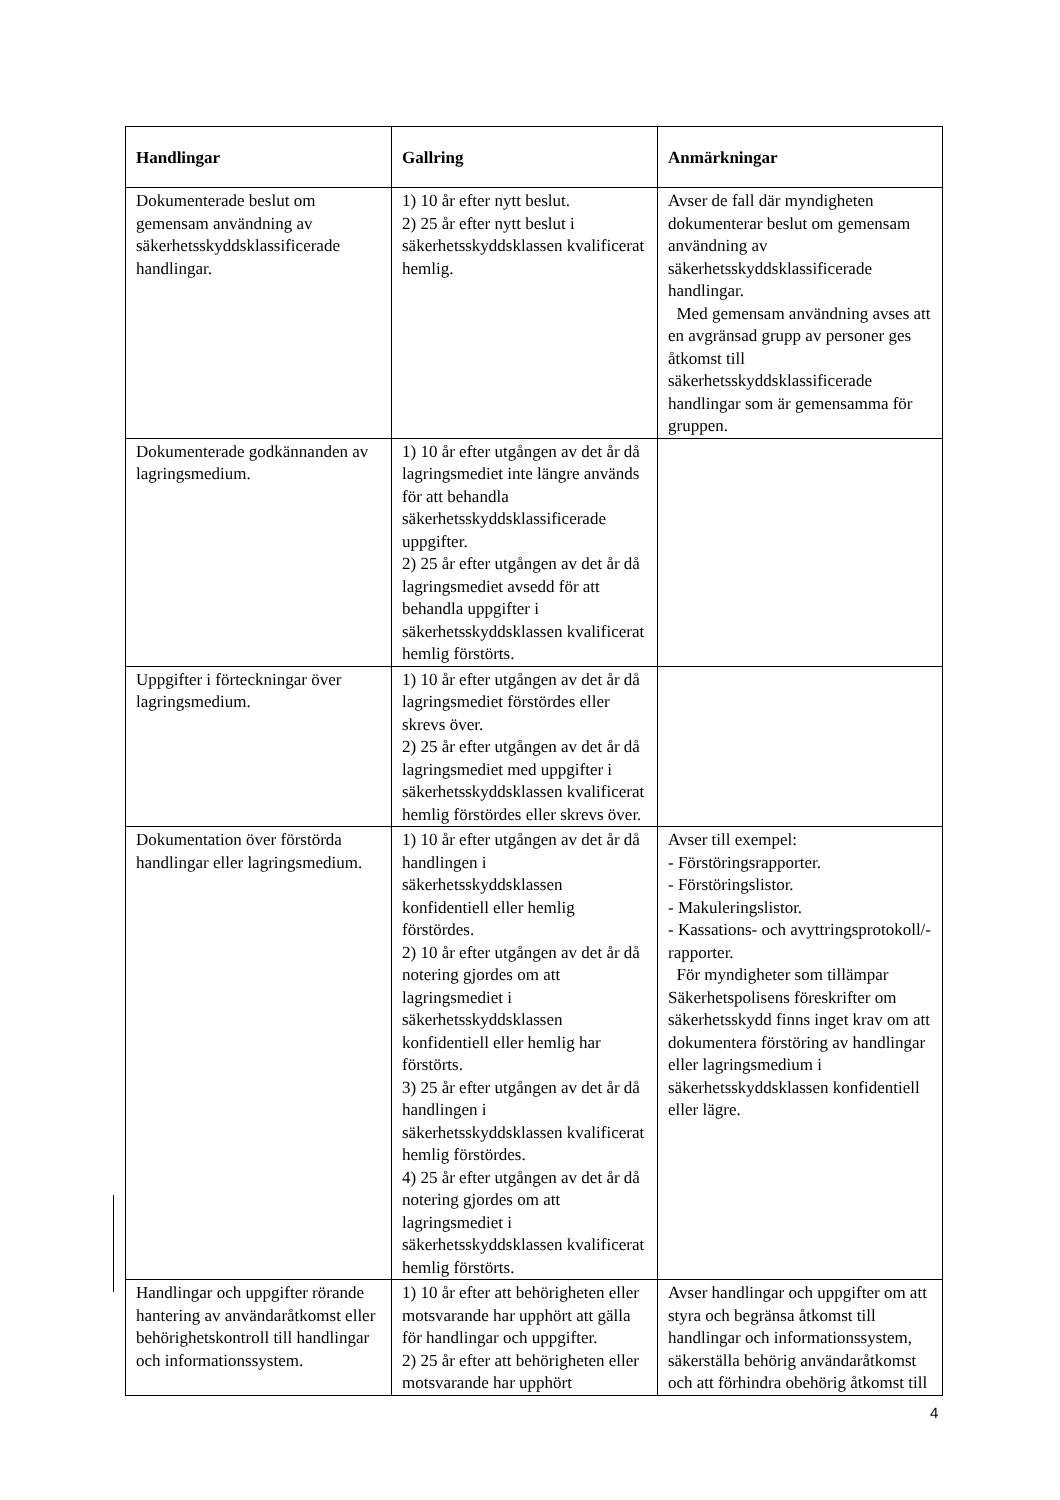| Handlingar | Gallring | Anmärkningar |
| --- | --- | --- |
| Dokumenterade beslut om gemensam användning av säkerhetsskyddsklassificerade handlingar. | 1) 10 år efter nytt beslut. 2) 25 år efter nytt beslut i säkerhetsskyddsklassen kvalificerat hemlig. | Avser de fall där myndigheten dokumenterar beslut om gemensam användning av säkerhetsskyddsklassificerade handlingar. Med gemensam användning avses att en avgränsad grupp av personer ges åtkomst till säkerhetsskyddsklassificerade handlingar som är gemensamma för gruppen. |
| Dokumenterade godkännanden av lagringsmedium. | 1) 10 år efter utgången av det år då lagringsmediet inte längre används för att behandla säkerhetsskyddsklassificerade uppgifter. 2) 25 år efter utgången av det år då lagringsmediet avsedd för att behandla uppgifter i säkerhetsskyddsklassen kvalificerat hemlig förstörts. | |
| Uppgifter i förteckningar över lagringsmedium. | 1) 10 år efter utgången av det år då lagringsmediet förstördes eller skrevs över. 2) 25 år efter utgången av det år då lagringsmediet med uppgifter i säkerhetsskyddsklassen kvalificerat hemlig förstördes eller skrevs över. | |
| Dokumentation över förstörda handlingar eller lagringsmedium. | 1) 10 år efter utgången av det år då handlingen i säkerhetsskyddsklassen konfidentiell eller hemlig förstördes. 2) 10 år efter utgången av det år då notering gjordes om att lagringsmediet i säkerhetsskyddsklassen konfidentiell eller hemlig har förstörts. 3) 25 år efter utgången av det år då handlingen i säkerhetsskyddsklassen kvalificerat hemlig förstördes. 4) 25 år efter utgången av det år då notering gjordes om att lagringsmediet i säkerhetsskyddsklassen kvalificerat hemlig förstörts. | Avser till exempel: - Förstöringsrapporter. - Förstöringslistor. - Makuleringslistor. - Kassations- och avyttringsprotokoll/-rapporter. För myndigheter som tillämpar Säkerhetspolisens föreskrifter om säkerhetsskydd finns inget krav om att dokumentera förstöring av handlingar eller lagringsmedium i säkerhetsskyddsklassen konfidentiell eller lägre. |
| Handlingar och uppgifter rörande hantering av användaråtkomst eller behörighetskontroll till handlingar och informationssystem. | 1) 10 år efter att behörigheten eller motsvarande har upphört att gälla för handlingar och uppgifter. 2) 25 år efter att behörigheten eller motsvarande har upphört | Avser handlingar och uppgifter om att styra och begränsa åtkomst till handlingar och informationssystem, säkerställa behörig användaråtkomst och att förhindra obehörig åtkomst till |
4